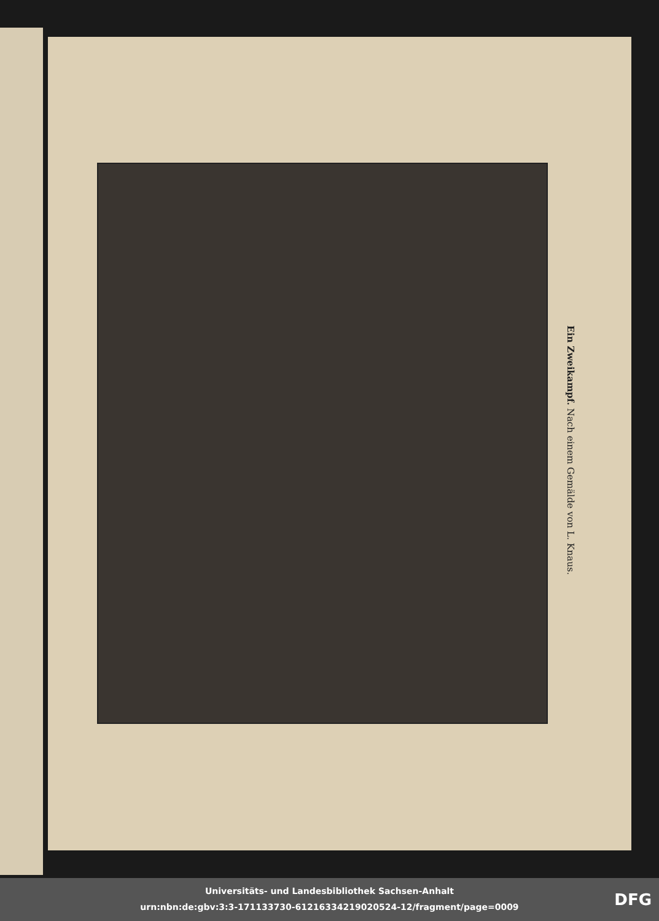Ein Zweikampf. Nach einem Gemälde von L. Knaus.
Universitäts- und Landesbibliothek Sachsen-Anhalt
urn:nbn:de:gbv:3:3-171133730-612163342190205​24-12/fragment/page=0009
DFG